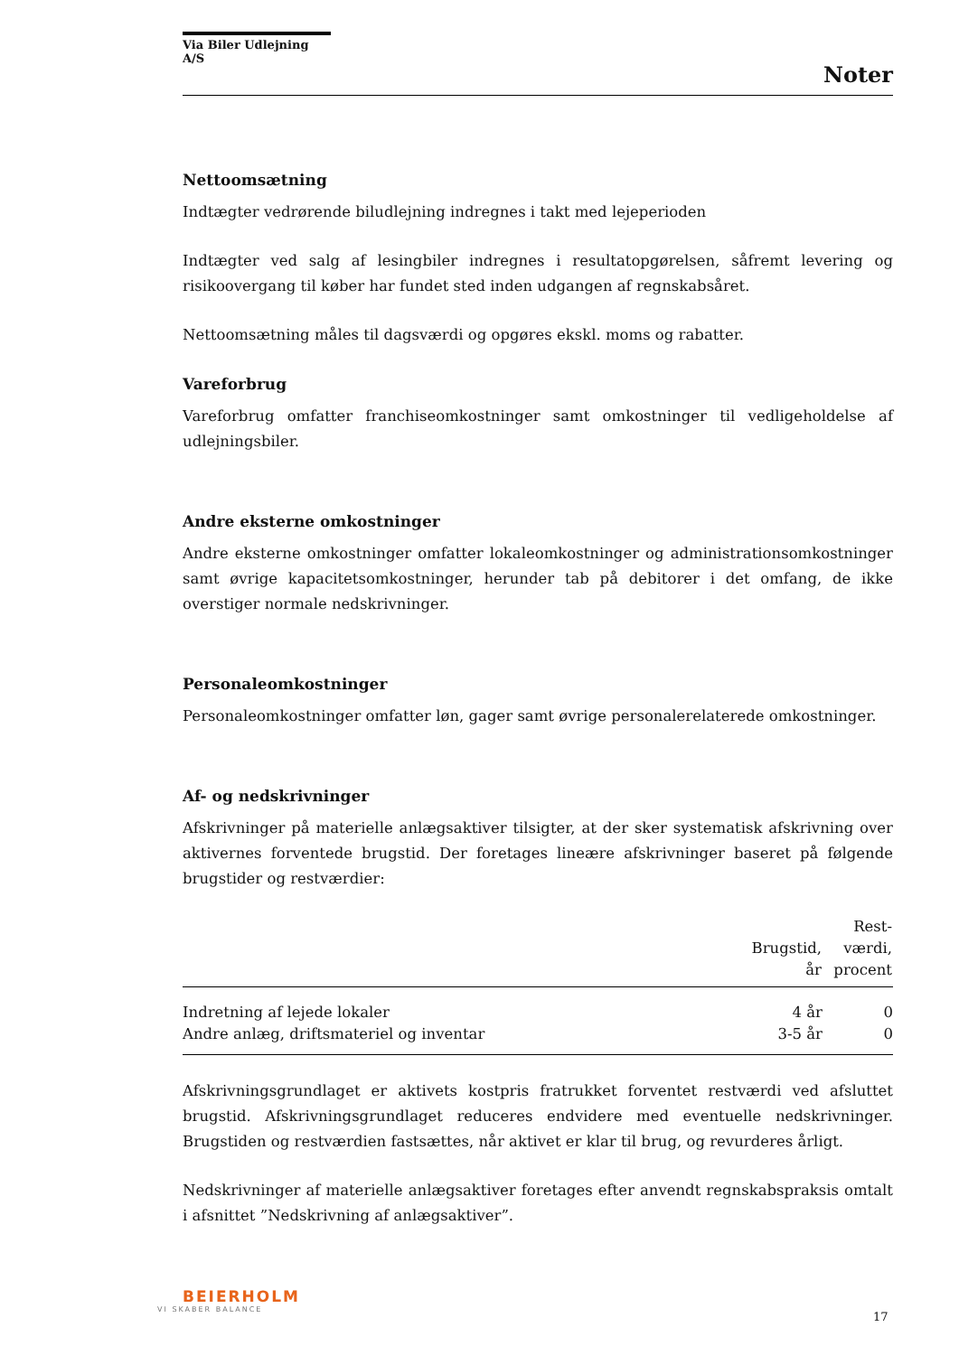Via Biler Udlejning A/S
Noter
Nettoomsætning
Indtægter vedrørende biludlejning indregnes i takt med lejeperioden
Indtægter ved salg af lesingbiler indregnes i resultatopgørelsen, såfremt levering og risikoovergang til køber har fundet sted inden udgangen af regnskabsåret.
Nettoomsætning måles til dagsværdi og opgøres ekskl. moms og rabatter.
Vareforbrug
Vareforbrug omfatter franchiseomkostninger samt omkostninger til vedligeholdelse af udlejningsbiler.
Andre eksterne omkostninger
Andre eksterne omkostninger omfatter lokaleomkostninger og administrationsomkostninger samt øvrige kapacitetsomkostninger, herunder tab på debitorer i det omfang, de ikke overstiger normale nedskrivninger.
Personaleomkostninger
Personaleomkostninger omfatter løn, gager samt øvrige personalerelaterede omkostninger.
Af- og nedskrivninger
Afskrivninger på materielle anlægsaktiver tilsigter, at der sker systematisk afskrivning over aktivernes forventede brugstid. Der foretages lineære afskrivninger baseret på følgende brugstider og restværdier:
| | Brugstid, år | Rest- værdi, procent |
| --- | --- | --- |
| Indretning af lejede lokaler | 4 år | 0 |
| Andre anlæg, driftsmateriel og inventar | 3-5 år | 0 |
Afskrivningsgrundlaget er aktivets kostpris fratrukket forventet restværdi ved afsluttet brugstid. Afskrivningsgrundlaget reduceres endvidere med eventuelle nedskrivninger. Brugstiden og restværdien fastsættes, når aktivet er klar til brug, og revurderes årligt.
Nedskrivninger af materielle anlægsaktiver foretages efter anvendt regnskabspraksis omtalt i afsnittet ”Nedskrivning af anlægsaktiver”.
BEIERHOLM
VI SKABER BALANCE
17